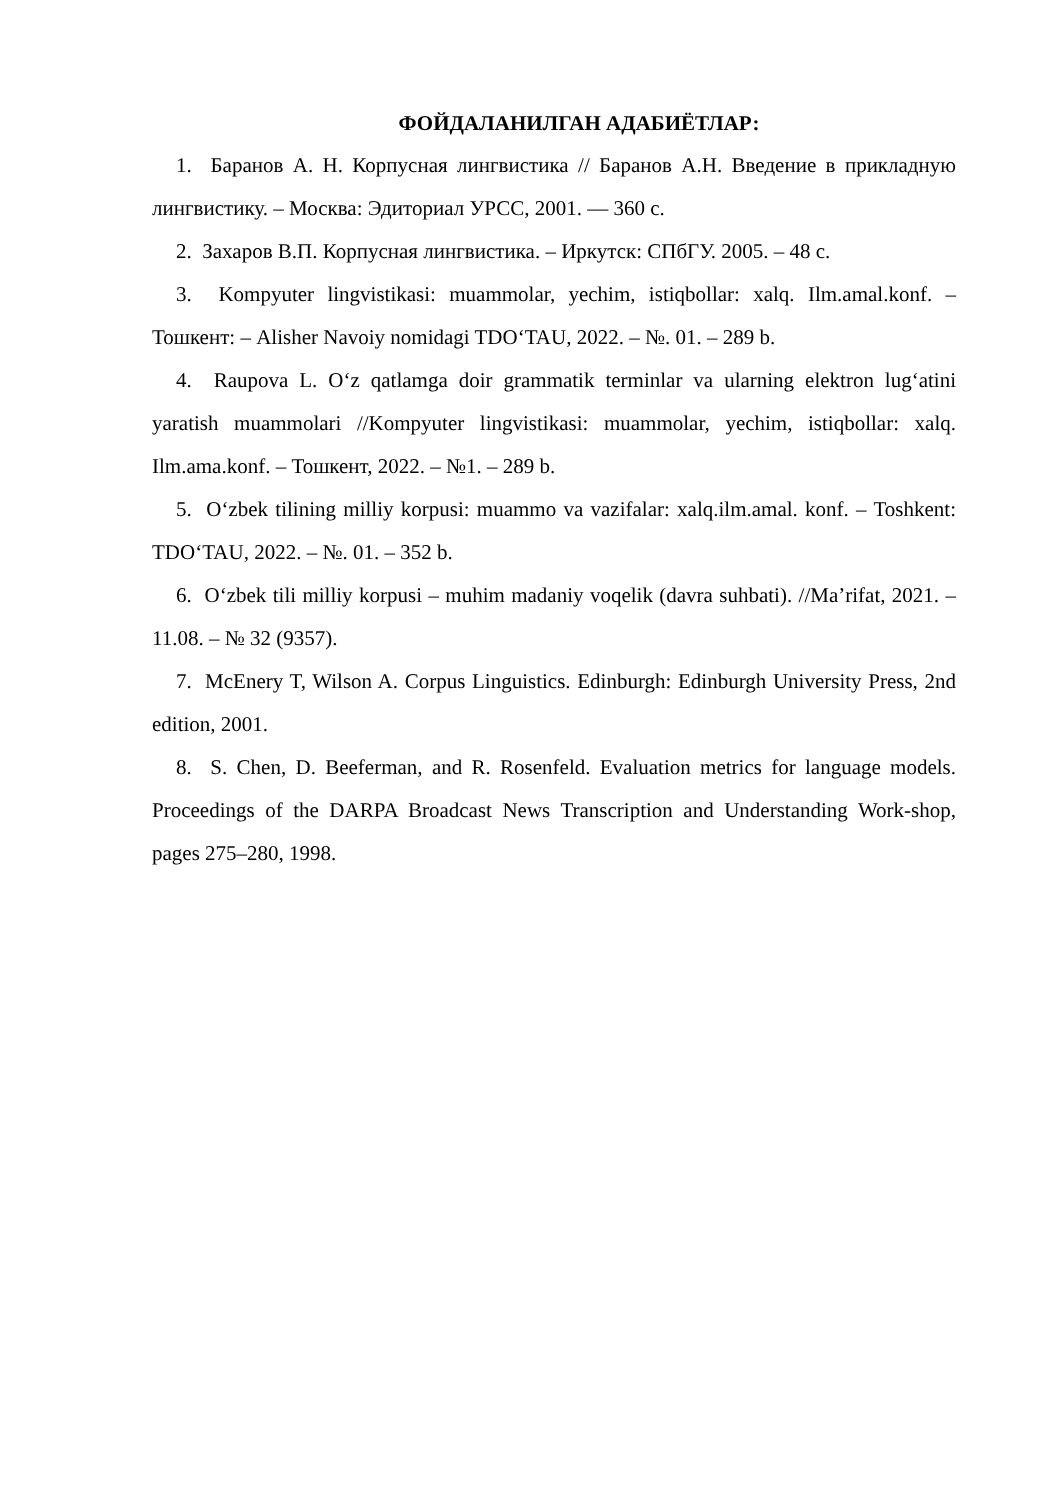ФОЙДАЛАНИЛГАН АДАБИЁТЛАР:
1. Баранов А. Н. Корпусная лингвистика // Баранов А.Н. Введение в прикладную лингвистику. – Москва: Эдиториал УРСС, 2001. — 360 с.
2. Захаров В.П. Корпусная лингвистика. – Иркутск: СПбГУ. 2005. – 48 с.
3. Kompyuter lingvistikasi: muammolar, yechim, istiqbollar: xalq. Ilm.amal.konf. – Тошкент: – Alisher Navoiy nomidagi TDO‘TAU, 2022. – №. 01. – 289 b.
4. Raupova L. O‘z qatlamga doir grammatik terminlar va ularning elektron lug‘atini yaratish muammolari //Kompyuter lingvistikasi: muammolar, yechim, istiqbollar: xalq. Ilm.ama.konf. – Тошкент, 2022. – №1. – 289 b.
5. O‘zbek tilining milliy korpusi: muammo va vazifalar: xalq.ilm.amal. konf. – Toshkent: TDO‘TAU, 2022. – №. 01. – 352 b.
6. O‘zbek tili milliy korpusi – muhim madaniy voqelik (davra suhbati). //Ma’rifat, 2021. – 11.08. – № 32 (9357).
7. McEnery T, Wilson A. Corpus Linguistics. Edinburgh: Edinburgh University Press, 2nd edition, 2001.
8. S. Chen, D. Beeferman, and R. Rosenfeld. Evaluation metrics for language models. Proceedings of the DARPA Broadcast News Transcription and Understanding Work-shop, pages 275–280, 1998.